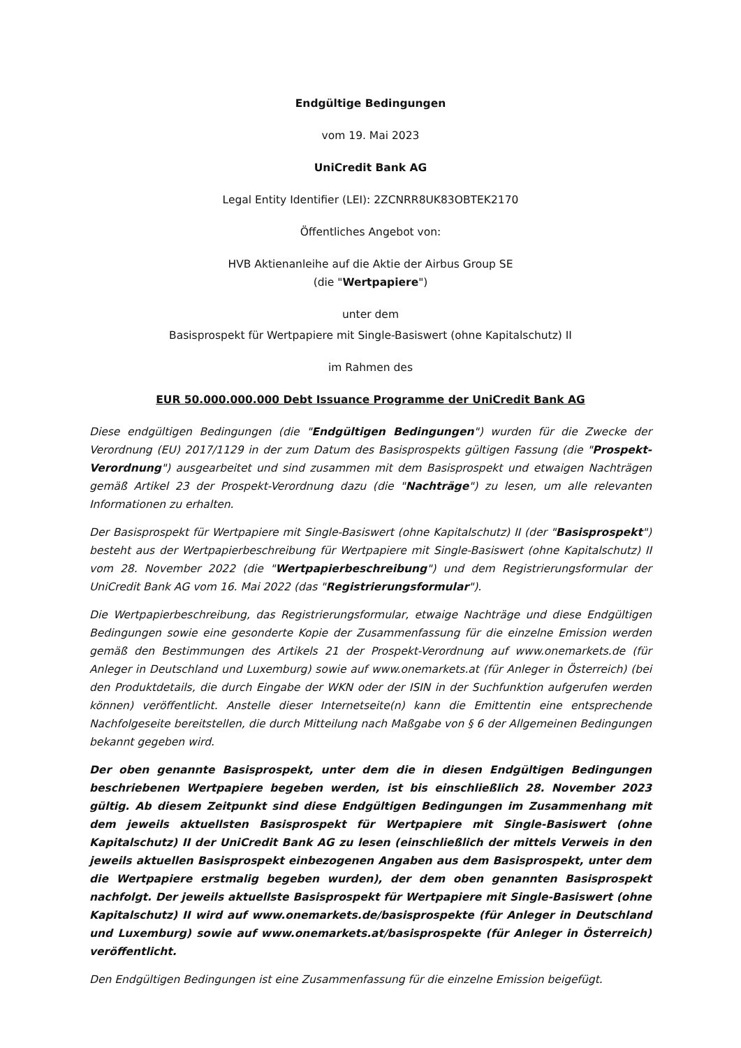Endgültige Bedingungen
vom 19. Mai 2023
UniCredit Bank AG
Legal Entity Identifier (LEI): 2ZCNRR8UK83OBTEK2170
Öffentliches Angebot von:
HVB Aktienanleihe auf die Aktie der Airbus Group SE
(die "Wertpapiere")
unter dem
Basisprospekt für Wertpapiere mit Single-Basiswert (ohne Kapitalschutz) II
im Rahmen des
EUR 50.000.000.000 Debt Issuance Programme der UniCredit Bank AG
Diese endgültigen Bedingungen (die "Endgültigen Bedingungen") wurden für die Zwecke der Verordnung (EU) 2017/1129 in der zum Datum des Basisprospekts gültigen Fassung (die "Prospekt-Verordnung") ausgearbeitet und sind zusammen mit dem Basisprospekt und etwaigen Nachträgen gemäß Artikel 23 der Prospekt-Verordnung dazu (die "Nachträge") zu lesen, um alle relevanten Informationen zu erhalten.
Der Basisprospekt für Wertpapiere mit Single-Basiswert (ohne Kapitalschutz) II (der "Basisprospekt") besteht aus der Wertpapierbeschreibung für Wertpapiere mit Single-Basiswert (ohne Kapitalschutz) II vom 28. November 2022 (die "Wertpapierbeschreibung") und dem Registrierungsformular der UniCredit Bank AG vom 16. Mai 2022 (das "Registrierungsformular").
Die Wertpapierbeschreibung, das Registrierungsformular, etwaige Nachträge und diese Endgültigen Bedingungen sowie eine gesonderte Kopie der Zusammenfassung für die einzelne Emission werden gemäß den Bestimmungen des Artikels 21 der Prospekt-Verordnung auf www.onemarkets.de (für Anleger in Deutschland und Luxemburg) sowie auf www.onemarkets.at (für Anleger in Österreich) (bei den Produktdetails, die durch Eingabe der WKN oder der ISIN in der Suchfunktion aufgerufen werden können) veröffentlicht. Anstelle dieser Internetseite(n) kann die Emittentin eine entsprechende Nachfolgeseite bereitstellen, die durch Mitteilung nach Maßgabe von § 6 der Allgemeinen Bedingungen bekannt gegeben wird.
Der oben genannte Basisprospekt, unter dem die in diesen Endgültigen Bedingungen beschriebenen Wertpapiere begeben werden, ist bis einschließlich 28. November 2023 gültig. Ab diesem Zeitpunkt sind diese Endgültigen Bedingungen im Zusammenhang mit dem jeweils aktuellsten Basisprospekt für Wertpapiere mit Single-Basiswert (ohne Kapitalschutz) II der UniCredit Bank AG zu lesen (einschließlich der mittels Verweis in den jeweils aktuellen Basisprospekt einbezogenen Angaben aus dem Basisprospekt, unter dem die Wertpapiere erstmalig begeben wurden), der dem oben genannten Basisprospekt nachfolgt. Der jeweils aktuellste Basisprospekt für Wertpapiere mit Single-Basiswert (ohne Kapitalschutz) II wird auf www.onemarkets.de/basisprospekte (für Anleger in Deutschland und Luxemburg) sowie auf www.onemarkets.at/basisprospekte (für Anleger in Österreich) veröffentlicht.
Den Endgültigen Bedingungen ist eine Zusammenfassung für die einzelne Emission beigefügt.